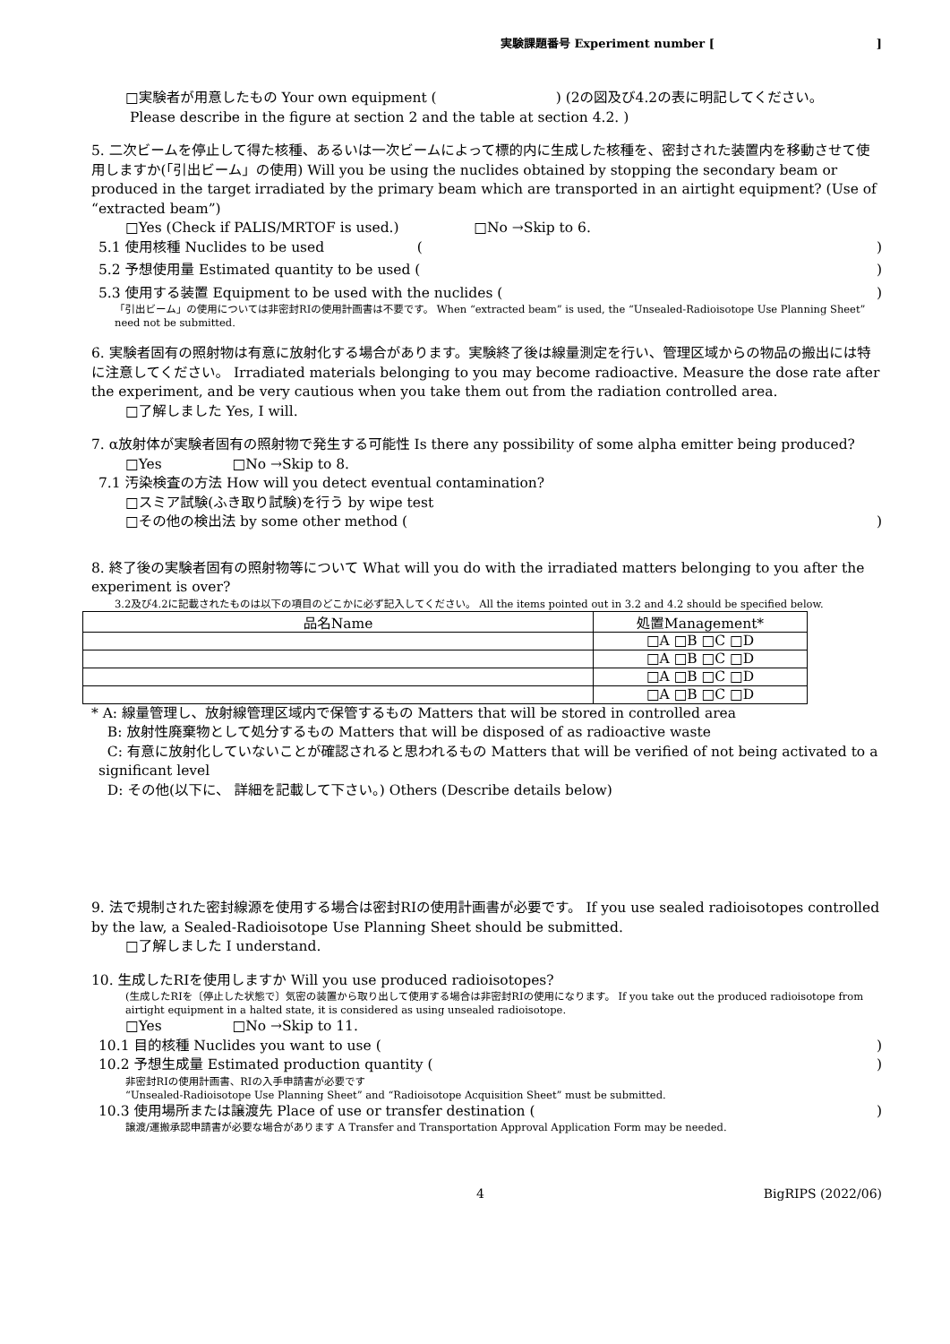実験課題番号 Experiment number [ ]
□実験者が用意したもの Your own equipment ( ) (2の図及び4.2の表に明記してください。
Please describe in the figure at section 2 and the table at section 4.2. )
5. 二次ビームを停止して得た核種、あるいは一次ビームによって標的内に生成した核種を、密封された装置内を移動させて使用しますか(「引出ビーム」の使用) Will you be using the nuclides obtained by stopping the secondary beam or produced in the target irradiated by the primary beam which are transported in an airtight equipment? (Use of “extracted beam”)
□Yes (Check if PALIS/MRTOF is used.) □No →Skip to 6.
5.1 使用核種 Nuclides to be used ()
5.2 予想使用量 Estimated quantity to be used ()
5.3 使用する装置 Equipment to be used with the nuclides ()
「引出ビーム」の使用については非密封RIの使用計画書は不要です。 When “extracted beam” is used, the “Unsealed-Radioisotope Use Planning Sheet” need not be submitted.
6. 実験者固有の照射物は有意に放射化する場合があります。実験終了後は線量測定を行い、管理区域からの物品の搬出には特に注意してください。 Irradiated materials belonging to you may become radioactive. Measure the dose rate after the experiment, and be very cautious when you take them out from the radiation controlled area.
□了解しました Yes, I will.
7. α放射体が実験者固有の照射物で発生する可能性 Is there any possibility of some alpha emitter being produced?
□Yes □No →Skip to 8.
7.1 汚染検査の方法 How will you detect eventual contamination?
□スミア試験(ふき取り試験)を行う by wipe test
□その他の検出法 by some other method ()
8. 終了後の実験者固有の照射物等について What will you do with the irradiated matters belonging to you after the experiment is over?
3.2及び4.2に記載されたものは以下の項目のどこかに必ず記入してください。 All the items pointed out in 3.2 and 4.2 should be specified below.
| 品名Name | 処置Management* |
| --- | --- |
| | □A □B □C □D |
| | □A □B □C □D |
| | □A □B □C □D |
| | □A □B □C □D |
* A: 線量管理し、放射線管理区域内で保管するもの Matters that will be stored in controlled area
B: 放射性廃棄物として処分するもの Matters that will be disposed of as radioactive waste
C: 有意に放射化していないことが確認されると思われるもの Matters that will be verified of not being activated to a significant level
D: その他(以下に、 詳細を記載して下さい。) Others (Describe details below)
9. 法で規制された密封線源を使用する場合は密封RIの使用計画書が必要です。 If you use sealed radioisotopes controlled by the law, a Sealed-Radioisotope Use Planning Sheet should be submitted.
□了解しました I understand.
10. 生成したRIを使用しますか Will you use produced radioisotopes?
(生成したRIを〔停止した状態で〕気密の装置から取り出して使用する場合は非密封RIの使用になります。 If you take out the produced radioisotope from airtight equipment in a halted state, it is considered as using unsealed radioisotope.
□Yes □No →Skip to 11.
10.1 目的核種 Nuclides you want to use ()
10.2 予想生成量 Estimated production quantity ()
非密封RIの使用計画書、RIの入手申請書が必要です
“Unsealed-Radioisotope Use Planning Sheet” and “Radioisotope Acquisition Sheet” must be submitted.
10.3 使用場所または譲渡先 Place of use or transfer destination ()
譲渡/運搬承認申請書が必要な場合があります A Transfer and Transportation Approval Application Form may be needed.
4 BigRIPS (2022/06)